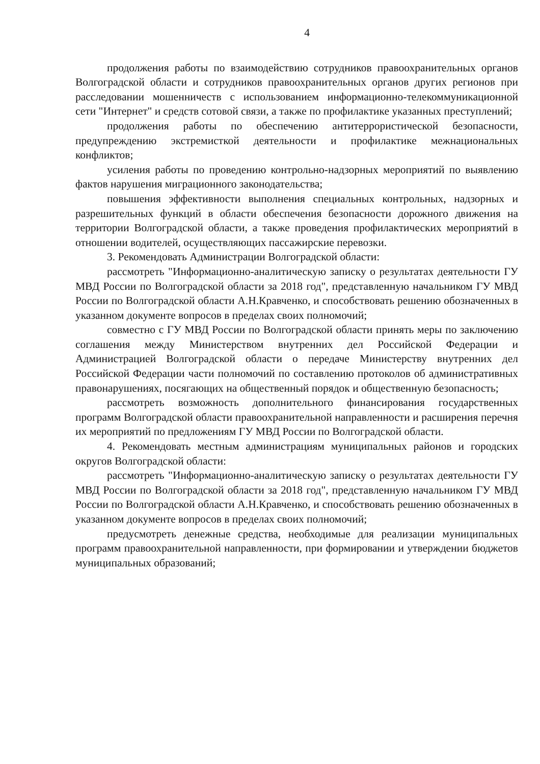4
продолжения работы по взаимодействию сотрудников правоохранительных органов Волгоградской области и сотрудников правоохранительных органов других регионов при расследовании мошенничеств с использованием информационно-телекоммуникационной сети "Интернет" и средств сотовой связи, а также по профилактике указанных преступлений;
продолжения работы по обеспечению антитеррористической безопасности, предупреждению экстремисткой деятельности и профилактике межнациональных конфликтов;
усиления работы по проведению контрольно-надзорных мероприятий по выявлению фактов нарушения миграционного законодательства;
повышения эффективности выполнения специальных контрольных, надзорных и разрешительных функций в области обеспечения безопасности дорожного движения на территории Волгоградской области, а также проведения профилактических мероприятий в отношении водителей, осуществляющих пассажирские перевозки.
3. Рекомендовать Администрации Волгоградской области:
рассмотреть "Информационно-аналитическую записку о результатах деятельности ГУ МВД России по Волгоградской области за 2018 год", представленную начальником ГУ МВД России по Волгоградской области А.Н.Кравченко, и способствовать решению обозначенных в указанном документе вопросов в пределах своих полномочий;
совместно с ГУ МВД России по Волгоградской области принять меры по заключению соглашения между Министерством внутренних дел Российской Федерации и Администрацией Волгоградской области о передаче Министерству внутренних дел Российской Федерации части полномочий по составлению протоколов об административных правонарушениях, посягающих на общественный порядок и общественную безопасность;
рассмотреть возможность дополнительного финансирования государственных программ Волгоградской области правоохранительной направленности и расширения перечня их мероприятий по предложениям ГУ МВД России по Волгоградской области.
4. Рекомендовать местным администрациям муниципальных районов и городских округов Волгоградской области:
рассмотреть "Информационно-аналитическую записку о результатах деятельности ГУ МВД России по Волгоградской области за 2018 год", представленную начальником ГУ МВД России по Волгоградской области А.Н.Кравченко, и способствовать решению обозначенных в указанном документе вопросов в пределах своих полномочий;
предусмотреть денежные средства, необходимые для реализации муниципальных программ правоохранительной направленности, при формировании и утверждении бюджетов муниципальных образований;